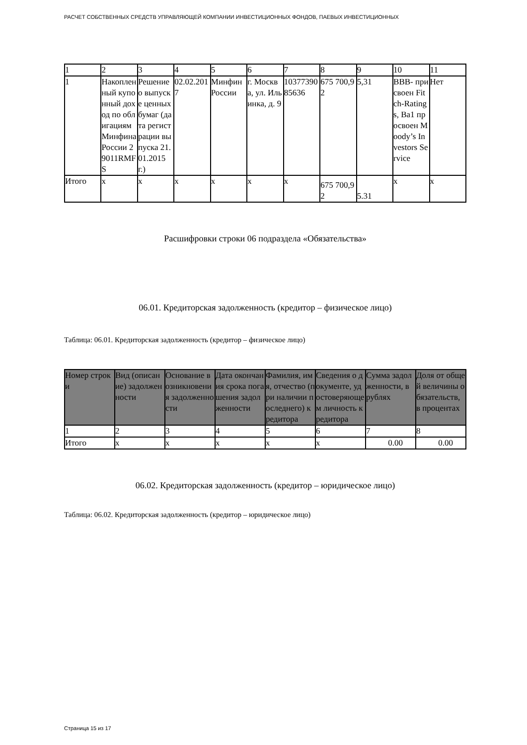РАСЧЕТ СОБСТВЕННЫХ СРЕДСТВ УПРАВЛЯЮЩЕЙ КОМПАНИИ ИНВЕСТИЦИОННЫХ ФОНДОВ, ПАЕВЫХ ИНВЕСТИЦИОННЫХ
| 1 | 2 | 3 | 4 | 5 | 6 | 7 | 8 | 9 | 10 | 11 |
| 1 | Накопленный купонный доход по облигациям Минфина России 29011RMFS | Решение о выпуске ценных бумаг (дата регистрации выпуска 21.01.2015 г.) | 02.02.2017 | Минфин России | г. Москва, ул. Ильинка, д. 9 | 1037739085636 | 675 700,92 | 5,31 | BBB- присвоен Fitch-Ratings, Ba1 просвоен Moody’s Investors Service | Нет |
| Итого | x | x | x | x | x | x | 675 700,92 | 5.31 | x | x |
Расшифровки строки 06 подраздела «Обязательства»
06.01. Кредиторская задолженность (кредитор – физическое лицо)
Таблица: 06.01. Кредиторская задолженность (кредитор – физическое лицо)
| Номер строки | Вид (описание) задолженности | Основание возникновения задолженности | Дата окончания срока погашения задолженности | Фамилия, имя, отчество (при наличии последнего) кредитора | Сведения о документе, удостоверяющем личность кредитора | Сумма задолженности, в рублях | Доля от общей величины обязательств, в процентах |
| --- | --- | --- | --- | --- | --- | --- | --- |
| 1 | 2 | 3 | 4 | 5 | 6 | 7 | 8 |
| Итого | x | x | x | x | x | 0.00 | 0.00 |
06.02. Кредиторская задолженность (кредитор – юридическое лицо)
Таблица: 06.02. Кредиторская задолженность (кредитор – юридическое лицо)
Страница 15 из 17